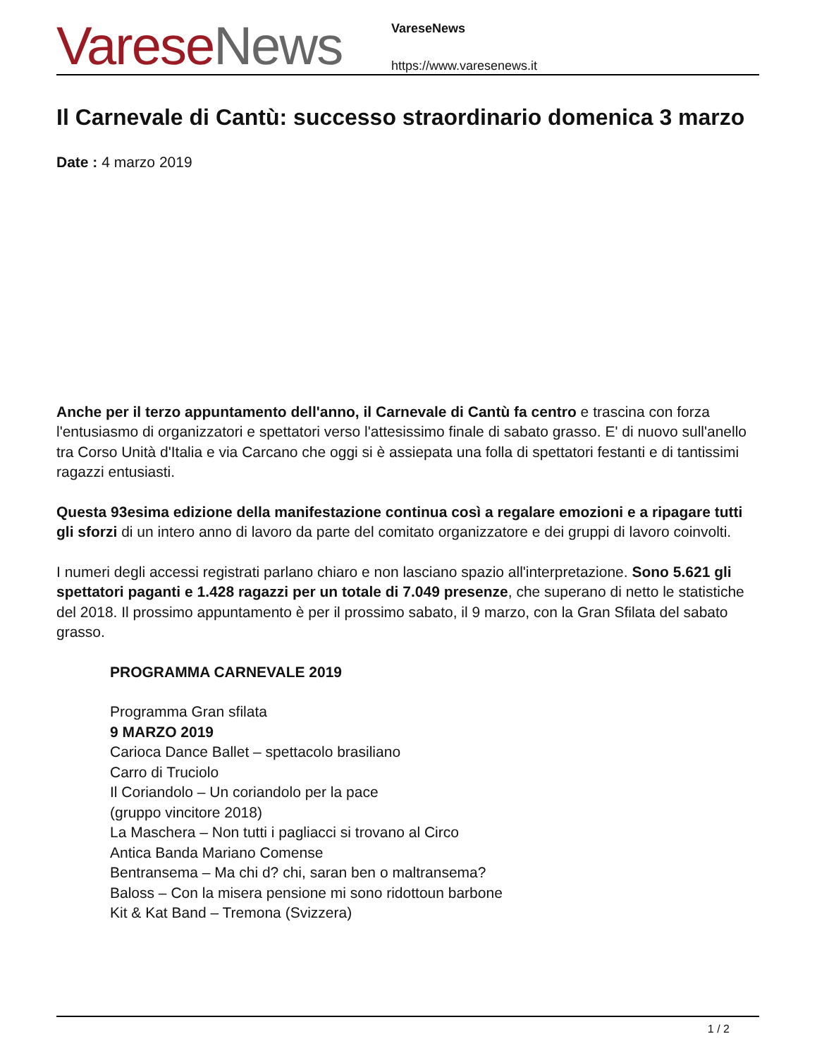Varese News
VareseNews
https://www.varesenews.it
Il Carnevale di Cantù: successo straordinario domenica 3 marzo
Date : 4 marzo 2019
Anche per il terzo appuntamento dell'anno, il Carnevale di Cantù fa centro e trascina con forza l'entusiasmo di organizzatori e spettatori verso l'attesissimo finale di sabato grasso. E' di nuovo sull'anello tra Corso Unità d'Italia e via Carcano che oggi si è assiepata una folla di spettatori festanti e di tantissimi ragazzi entusiasti.
Questa 93esima edizione della manifestazione continua così a regalare emozioni e a ripagare tutti gli sforzi di un intero anno di lavoro da parte del comitato organizzatore e dei gruppi di lavoro coinvolti.
I numeri degli accessi registrati parlano chiaro e non lasciano spazio all'interpretazione. Sono 5.621 gli spettatori paganti e 1.428 ragazzi per un totale di 7.049 presenze, che superano di netto le statistiche del 2018. Il prossimo appuntamento è per il prossimo sabato, il 9 marzo, con la Gran Sfilata del sabato grasso.
PROGRAMMA CARNEVALE 2019
Programma Gran sfilata
9 MARZO 2019
Carioca Dance Ballet – spettacolo brasiliano
Carro di Truciolo
Il Coriandolo – Un coriandolo per la pace
(gruppo vincitore 2018)
La Maschera – Non tutti i pagliacci si trovano al Circo
Antica Banda Mariano Comense
Bentransema – Ma chi d? chi, saran ben o maltransema?
Baloss – Con la misera pensione mi sono ridottoun barbone
Kit & Kat Band – Tremona (Svizzera)
1 / 2